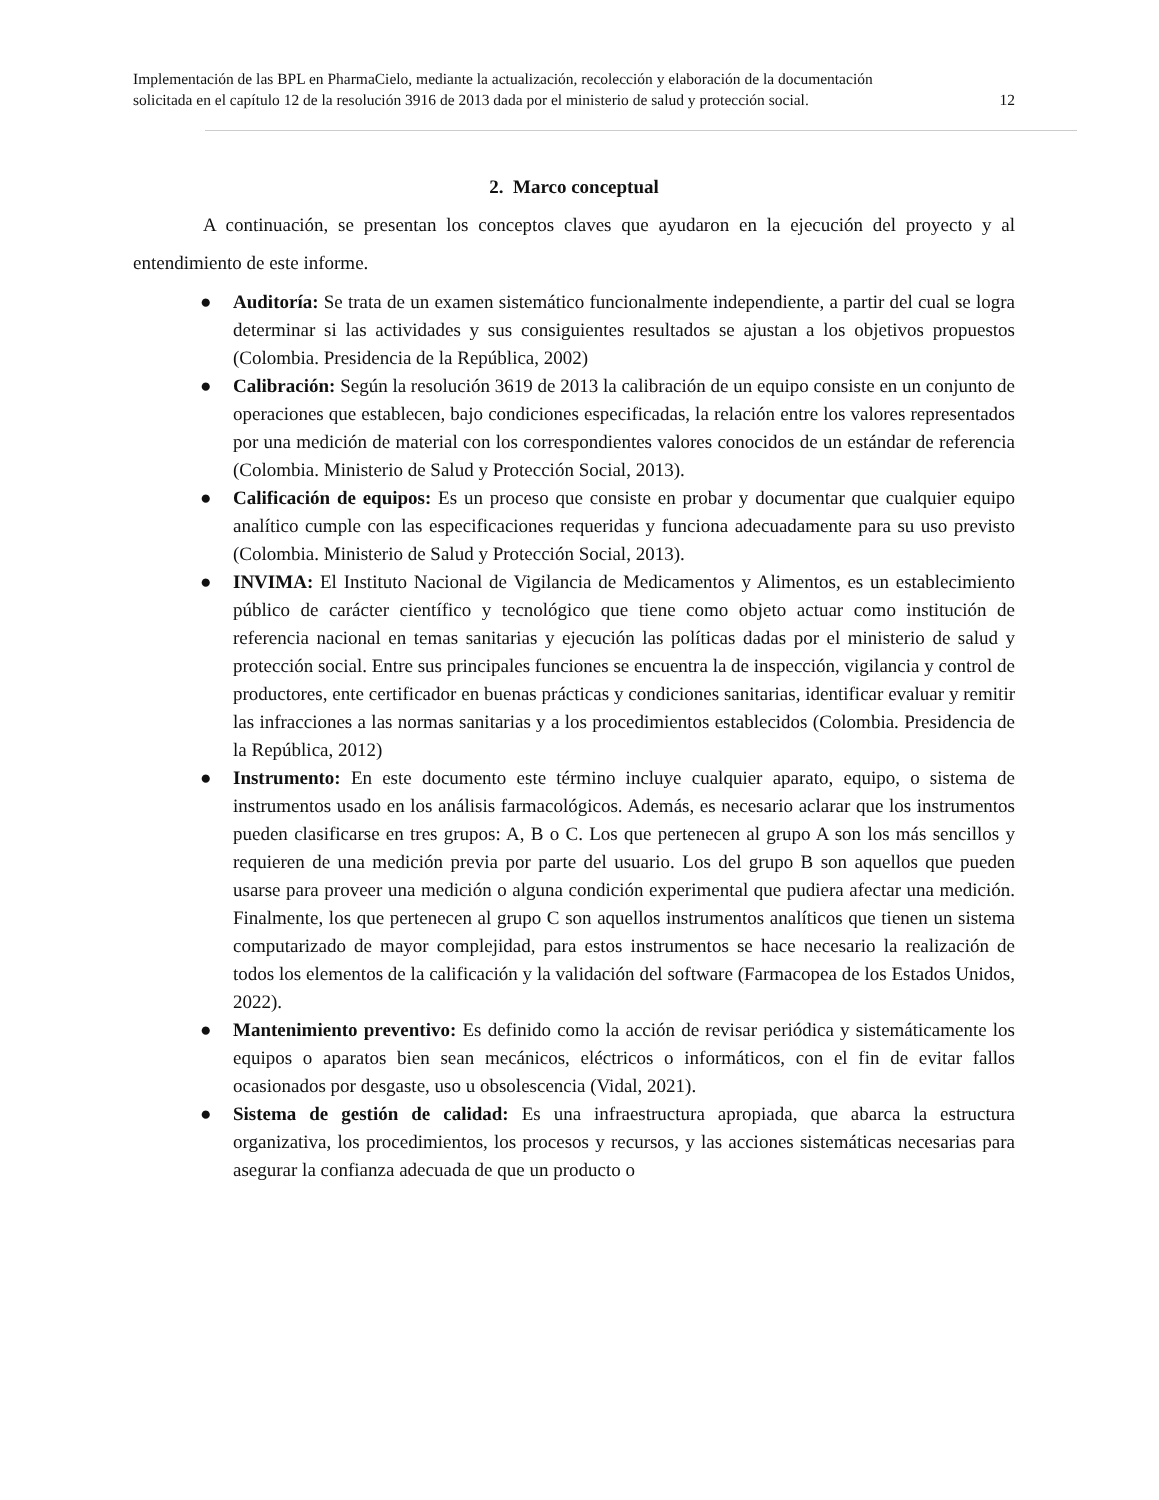Implementación de las BPL en PharmaCielo, mediante la actualización, recolección y elaboración de la documentación
solicitada en el capítulo 12 de la resolución 3916 de 2013 dada por el ministerio de salud y protección social. 12
2. Marco conceptual
A continuación, se presentan los conceptos claves que ayudaron en la ejecución del proyecto y al entendimiento de este informe.
● Auditoría: Se trata de un examen sistemático funcionalmente independiente, a partir del cual se logra determinar si las actividades y sus consiguientes resultados se ajustan a los objetivos propuestos (Colombia. Presidencia de la República, 2002)
● Calibración: Según la resolución 3619 de 2013 la calibración de un equipo consiste en un conjunto de operaciones que establecen, bajo condiciones especificadas, la relación entre los valores representados por una medición de material con los correspondientes valores conocidos de un estándar de referencia (Colombia. Ministerio de Salud y Protección Social, 2013).
● Calificación de equipos: Es un proceso que consiste en probar y documentar que cualquier equipo analítico cumple con las especificaciones requeridas y funciona adecuadamente para su uso previsto (Colombia. Ministerio de Salud y Protección Social, 2013).
● INVIMA: El Instituto Nacional de Vigilancia de Medicamentos y Alimentos, es un establecimiento público de carácter científico y tecnológico que tiene como objeto actuar como institución de referencia nacional en temas sanitarias y ejecución las políticas dadas por el ministerio de salud y protección social. Entre sus principales funciones se encuentra la de inspección, vigilancia y control de productores, ente certificador en buenas prácticas y condiciones sanitarias, identificar evaluar y remitir las infracciones a las normas sanitarias y a los procedimientos establecidos (Colombia. Presidencia de la República, 2012)
● Instrumento: En este documento este término incluye cualquier aparato, equipo, o sistema de instrumentos usado en los análisis farmacológicos. Además, es necesario aclarar que los instrumentos pueden clasificarse en tres grupos: A, B o C. Los que pertenecen al grupo A son los más sencillos y requieren de una medición previa por parte del usuario. Los del grupo B son aquellos que pueden usarse para proveer una medición o alguna condición experimental que pudiera afectar una medición. Finalmente, los que pertenecen al grupo C son aquellos instrumentos analíticos que tienen un sistema computarizado de mayor complejidad, para estos instrumentos se hace necesario la realización de todos los elementos de la calificación y la validación del software (Farmacopea de los Estados Unidos, 2022).
● Mantenimiento preventivo: Es definido como la acción de revisar periódica y sistemáticamente los equipos o aparatos bien sean mecánicos, eléctricos o informáticos, con el fin de evitar fallos ocasionados por desgaste, uso u obsolescencia (Vidal, 2021).
● Sistema de gestión de calidad: Es una infraestructura apropiada, que abarca la estructura organizativa, los procedimientos, los procesos y recursos, y las acciones sistemáticas necesarias para asegurar la confianza adecuada de que un producto o